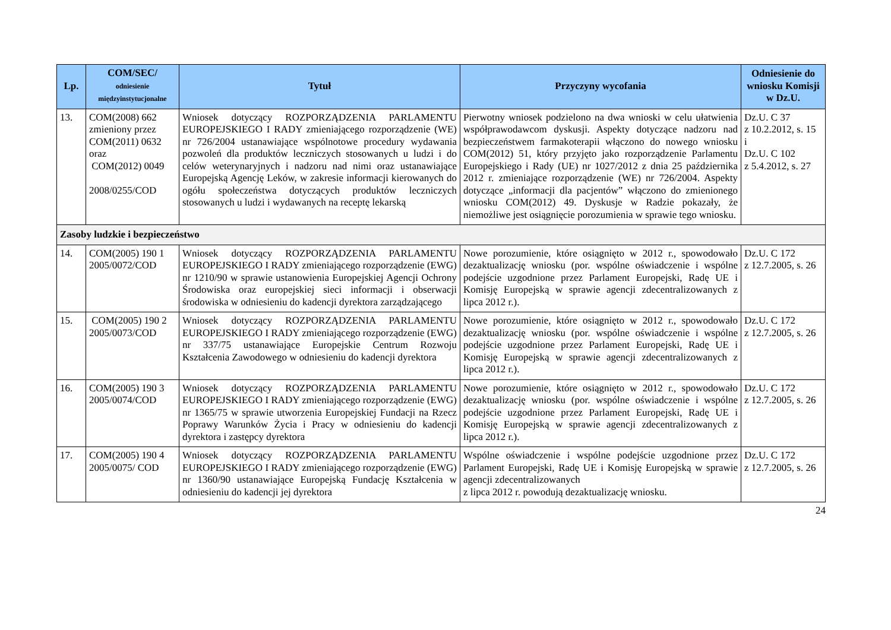| Lp. | COM/SEC/ odniesienie międzyinstytucjonalne | Tytuł | Przyczyny wycofania | Odniesienie do wniosku Komisji w Dz.U. |
| --- | --- | --- | --- | --- |
| 13. | COM(2008) 662 zmieniony przez COM(2011) 0632 oraz COM(2012) 0049 2008/0255/COD | Wniosek dotyczący ROZPORZĄDZENIA PARLAMENTU EUROPEJSKIEGO I RADY zmieniającego rozporządzenie (WE) nr 726/2004 ustanawiające wspólnotowe procedury wydawania pozwoleń dla produktów leczniczych stosowanych u ludzi i do celów weterynaryjnych i nadzoru nad nimi oraz ustanawiające Europejską Agencję Leków, w zakresie informacji kierowanych do ogółu społeczeństwa dotyczących produktów leczniczych stosowanych u ludzi i wydawanych na receptę lekarską | Pierwotny wniosek podzielono na dwa wnioski w celu ułatwienia współprawodawcom dyskusji. Aspekty dotyczące nadzoru nad bezpieczeństwem farmakoterapii włączono do nowego wniosku COM(2012) 51, który przyjęto jako rozporządzenie Parlamentu Europejskiego i Rady (UE) nr 1027/2012 z dnia 25 października 2012 r. zmieniające rozporządzenie (WE) nr 726/2004. Aspekty dotyczące „informacji dla pacjentów” włączono do zmienionego wniosku COM(2012) 49. Dyskusje w Radzie pokazały, że niemożliwe jest osiągnięcie porozumienia w sprawie tego wniosku. | Dz.U. C 37 z 10.2.2012, s. 15 i Dz.U. C 102 z 5.4.2012, s. 27 |
| Zasoby ludzkie i bezpieczeństwo | | | | |
| 14. | COM(2005) 190 1 2005/0072/COD | Wniosek dotyczący ROZPORZĄDZENIA PARLAMENTU EUROPEJSKIEGO I RADY zmieniającego rozporządzenie (EWG) nr 1210/90 w sprawie ustanowienia Europejskiej Agencji Ochrony Środowiska oraz europejskiej sieci informacji i obserwacji środowiska w odniesieniu do kadencji dyrektora zarządzającego | Nowe porozumienie, które osiągnięto w 2012 r., spowodowało dezaktualizację wniosku (por. wspólne oświadczenie i wspólne podejście uzgodnione przez Parlament Europejski, Radę UE i Komisję Europejską w sprawie agencji zdecentralizowanych z lipca 2012 r.). | Dz.U. C 172 z 12.7.2005, s. 26 |
| 15. | COM(2005) 190 2 2005/0073/COD | Wniosek dotyczący ROZPORZĄDZENIA PARLAMENTU EUROPEJSKIEGO I RADY zmieniającego rozporządzenie (EWG) nr 337/75 ustanawiające Europejskie Centrum Rozwoju Kształcenia Zawodowego w odniesieniu do kadencji dyrektora | Nowe porozumienie, które osiągnięto w 2012 r., spowodowało dezaktualizację wniosku (por. wspólne oświadczenie i wspólne podejście uzgodnione przez Parlament Europejski, Radę UE i Komisję Europejską w sprawie agencji zdecentralizowanych z lipca 2012 r.). | Dz.U. C 172 z 12.7.2005, s. 26 |
| 16. | COM(2005) 190 3 2005/0074/COD | Wniosek dotyczący ROZPORZĄDZENIA PARLAMENTU EUROPEJSKIEGO I RADY zmieniającego rozporządzenie (EWG) nr 1365/75 w sprawie utworzenia Europejskiej Fundacji na Rzecz Poprawy Warunków Życia i Pracy w odniesieniu do kadencji dyrektora i zastępcy dyrektora | Nowe porozumienie, które osiągnięto w 2012 r., spowodowało dezaktualizację wniosku (por. wspólne oświadczenie i wspólne podejście uzgodnione przez Parlament Europejski, Radę UE i Komisję Europejską w sprawie agencji zdecentralizowanych z lipca 2012 r.). | Dz.U. C 172 z 12.7.2005, s. 26 |
| 17. | COM(2005) 190 4 2005/0075/ COD | Wniosek dotyczący ROZPORZĄDZENIA PARLAMENTU EUROPEJSKIEGO I RADY zmieniającego rozporządzenie (EWG) nr 1360/90 ustanawiające Europejską Fundację Kształcenia w odniesieniu do kadencji jej dyrektora | Wspólne oświadczenie i wspólne podejście uzgodnione przez Parlament Europejski, Radę UE i Komisję Europejską w sprawie agencji zdecentralizowanych z lipca 2012 r. powodują dezaktualizację wniosku. | Dz.U. C 172 z 12.7.2005, s. 26 |
24